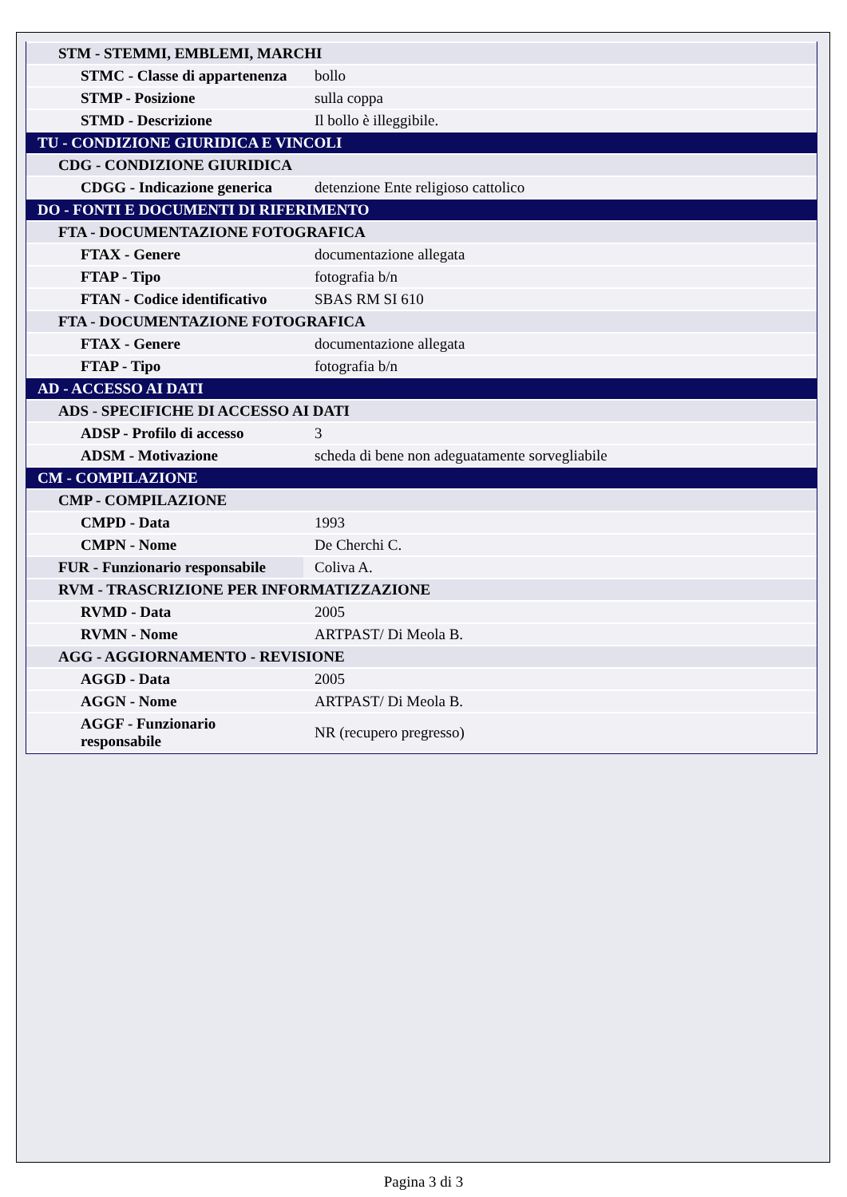| STM - STEMMI, EMBLEMI, MARCHI | |
| STMC - Classe di appartenenza | bollo |
| STMP - Posizione | sulla coppa |
| STMD - Descrizione | Il bollo è illeggibile. |
| TU - CONDIZIONE GIURIDICA E VINCOLI | |
| CDG - CONDIZIONE GIURIDICA | |
| CDGG - Indicazione generica | detenzione Ente religioso cattolico |
| DO - FONTI E DOCUMENTI DI RIFERIMENTO | |
| FTA - DOCUMENTAZIONE FOTOGRAFICA | |
| FTAX - Genere | documentazione allegata |
| FTAP - Tipo | fotografia b/n |
| FTAN - Codice identificativo | SBAS RM SI 610 |
| FTA - DOCUMENTAZIONE FOTOGRAFICA | |
| FTAX - Genere | documentazione allegata |
| FTAP - Tipo | fotografia b/n |
| AD - ACCESSO AI DATI | |
| ADS - SPECIFICHE DI ACCESSO AI DATI | |
| ADSP - Profilo di accesso | 3 |
| ADSM - Motivazione | scheda di bene non adeguatamente sorvegliabile |
| CM - COMPILAZIONE | |
| CMP - COMPILAZIONE | |
| CMPD - Data | 1993 |
| CMPN - Nome | De Cherchi C. |
| FUR - Funzionario responsabile | Coliva A. |
| RVM - TRASCRIZIONE PER INFORMATIZZAZIONE | |
| RVMD - Data | 2005 |
| RVMN - Nome | ARTPAST/ Di Meola B. |
| AGG - AGGIORNAMENTO - REVISIONE | |
| AGGD - Data | 2005 |
| AGGN - Nome | ARTPAST/ Di Meola B. |
| AGGF - Funzionario responsabile | NR (recupero pregresso) |
Pagina 3 di 3